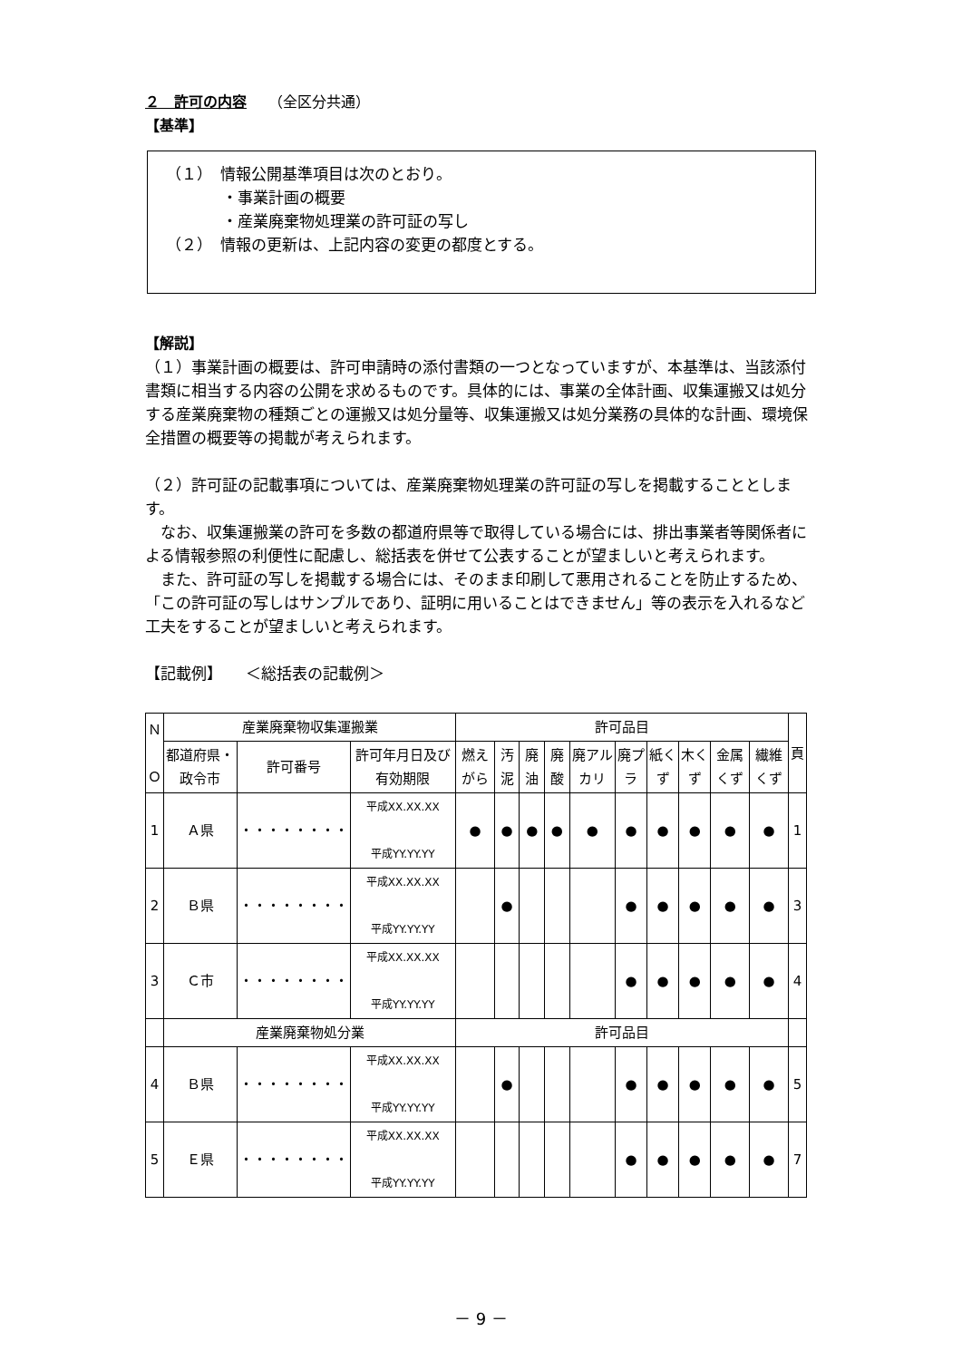２　許可の内容　　（全区分共通）
【基準】
（１）　情報公開基準項目は次のとおり。
・事業計画の概要
・産業廃棄物処理業の許可証の写し
（２）　情報の更新は、上記内容の変更の都度とする。
【解説】
（１）事業計画の概要は、許可申請時の添付書類の一つとなっていますが、本基準は、当該添付書類に相当する内容の公開を求めるものです。具体的には、事業の全体計画、収集運搬又は処分する産業廃棄物の種類ごとの運搬又は処分量等、収集運搬又は処分業務の具体的な計画、環境保全措置の概要等の掲載が考えられます。
（２）許可証の記載事項については、産業廃棄物処理業の許可証の写しを掲載することとします。
　なお、収集運搬業の許可を多数の都道府県等で取得している場合には、排出事業者等関係者による情報参照の利便性に配慮し、総括表を併せて公表することが望ましいと考えられます。
　また、許可証の写しを掲載する場合には、そのまま印刷して悪用されることを防止するため、「この許可証の写しはサンプルであり、証明に用いることはできません」等の表示を入れるなど工夫をすることが望ましいと考えられます。
【記載例】　　＜総括表の記載例＞
| Ｎ Ｏ | 産業廃棄物収集運搬業 | | | 許可品目 | | | | | | | | | | 頁 |
| --- | --- | --- | --- | --- | --- | --- | --- | --- | --- | --- | --- | --- | --- | --- |
| | 都道府県・政令市 | 許可番号 | 許可年月日及び有効期限 | 燃えがら | 汚泥 | 廃油 | 廃酸 | 廃アルカリ | 廃プラ | 紙くず | 木くず | 金属くず | 繊維くず | |
| 1 | Ａ県 | ・・・・・・・・ | 平成XX.XX.XX 平成YY.YY.YY | ● | ● | ● | ● | ● | ● | ● | ● | ● | ● | 1 |
| 2 | Ｂ県 | ・・・・・・・・ | 平成XX.XX.XX 平成YY.YY.YY | | ● | | | | ● | ● | ● | ● | ● | 3 |
| 3 | Ｃ市 | ・・・・・・・・ | 平成XX.XX.XX 平成YY.YY.YY | | | | | | ● | ● | ● | ● | ● | 4 |
| | 産業廃棄物処分業 | | | 許可品目 | | | | | | | | | | |
| 4 | Ｂ県 | ・・・・・・・・ | 平成XX.XX.XX 平成YY.YY.YY | | ● | | | | ● | ● | ● | ● | ● | 5 |
| 5 | Ｅ県 | ・・・・・・・・ | 平成XX.XX.XX 平成YY.YY.YY | | | | | | ● | ● | ● | ● | ● | 7 |
－ 9 －